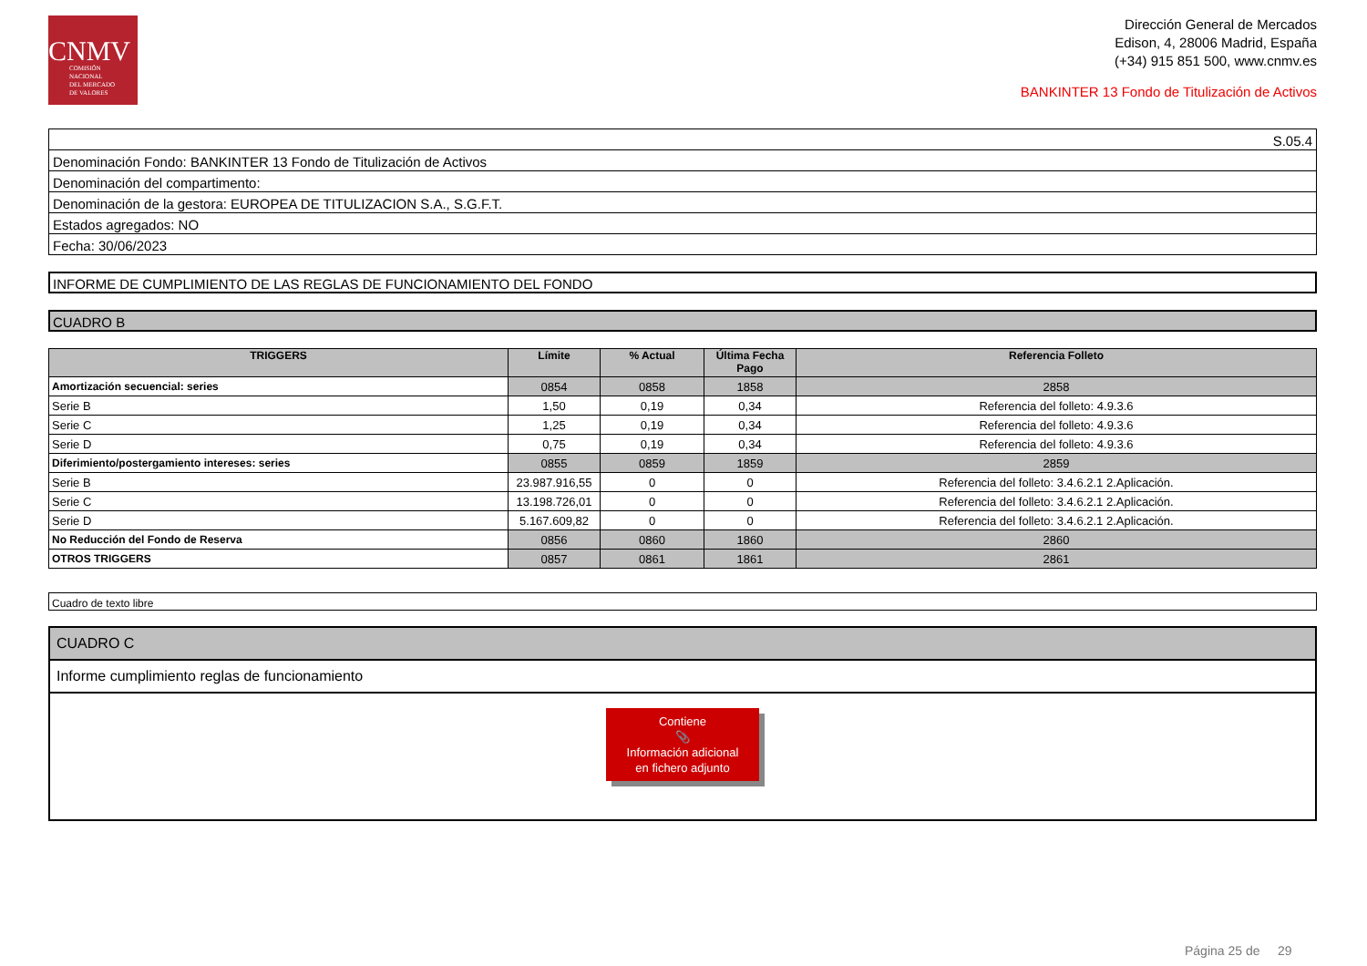CNMV
COMISIÓN
NACIONAL
DEL MERCADO
DE VALORES
Dirección General de Mercados
Edison, 4, 28006 Madrid, España
(+34) 915 851 500, www.cnmv.es
BANKINTER 13 Fondo de Titulización de Activos
S.05.4
Denominación Fondo: BANKINTER 13 Fondo de Titulización de Activos
Denominación del compartimento:
Denominación de la gestora: EUROPEA DE TITULIZACION S.A., S.G.F.T.
Estados agregados: NO
Fecha: 30/06/2023
INFORME DE CUMPLIMIENTO DE LAS REGLAS DE FUNCIONAMIENTO DEL FONDO
CUADRO B
| TRIGGERS | Límite | % Actual | Última Fecha Pago | Referencia Folleto |
| --- | --- | --- | --- | --- |
| Amortización secuencial: series | 0854 | 0858 | 1858 | 2858 |
| Serie B | 1,50 | 0,19 | 0,34 | Referencia del folleto: 4.9.3.6 |
| Serie C | 1,25 | 0,19 | 0,34 | Referencia del folleto: 4.9.3.6 |
| Serie D | 0,75 | 0,19 | 0,34 | Referencia del folleto: 4.9.3.6 |
| Diferimiento/postergamiento intereses: series | 0855 | 0859 | 1859 | 2859 |
| Serie B | 23.987.916,55 | 0 | 0 | Referencia del folleto: 3.4.6.2.1 2.Aplicación. |
| Serie C | 13.198.726,01 | 0 | 0 | Referencia del folleto: 3.4.6.2.1 2.Aplicación. |
| Serie D | 5.167.609,82 | 0 | 0 | Referencia del folleto: 3.4.6.2.1 2.Aplicación. |
| No Reducción del Fondo de Reserva | 0856 | 0860 | 1860 | 2860 |
| OTROS TRIGGERS | 0857 | 0861 | 1861 | 2861 |
Cuadro de texto libre
CUADRO C
Informe cumplimiento reglas de funcionamiento
Contiene
📎
Información adicional
en fichero adjunto
Página 25 de 29